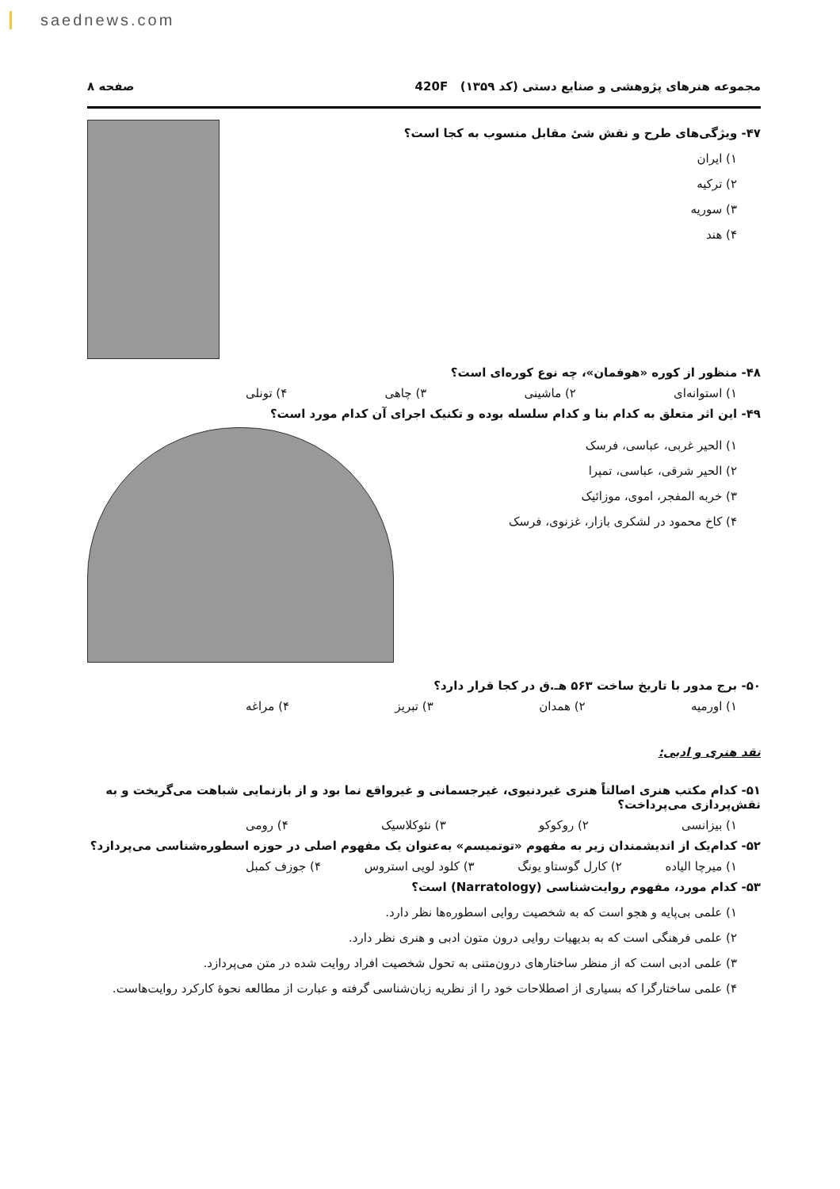saednews.com
مجموعه هنرهای پژوهشی و صنایع دستی (کد ۱۳۵۹) 420F صفحه ۸
۴۷- ویژگی‌های طرح و نقش شیٔ مقابل منسوب به کجا است؟
۱) ایران
۲) ترکیه
۳) سوریه
۴) هند
۴۸- منظور از کوره «هوفمان»، چه نوع کوره‌ای است؟
۱) استوانه‌ای ۲) ماشینی ۳) چاهی ۴) تونلی
۴۹- این اثر متعلق به کدام بنا و کدام سلسله بوده و تکنیک اجرای آن کدام مورد است؟
۱) الحیر غربی، عباسی، فرسک
۲) الحیر شرقی، عباسی، تمپرا
۳) خربه المفجر، اموی، موزائیک
۴) کاخ محمود در لشکری بازار، غزنوی، فرسک
۵۰- برج مدور با تاریخ ساخت ۵۶۳ هـ.ق در کجا قرار دارد؟
۱) اورمیه ۲) همدان ۳) تبریز ۴) مراغه
نقد هنری و ادبی:
۵۱- کدام مکتب هنری اصالتاً هنری غیردنیوی، غیرجسمانی و غیرواقع نما بود و از بازنمایی شباهت می‌گریخت و به نقش‌پردازی می‌پرداخت؟
۱) بیزانسی ۲) روکوکو ۳) نئوکلاسیک ۴) رومی
۵۲- کدام‌یک از اندیشمندان زیر به مفهوم «توتمیسم» به‌عنوان یک مفهوم اصلی در حوزه اسطوره‌شناسی می‌پردازد؟
۱) میرچا الیاده ۲) کارل گوستاو یونگ ۳) کلود لویی استروس ۴) جوزف کمبل
۵۳- کدام مورد، مفهوم روایت‌شناسی (Narratology) است؟
۱) علمی بی‌پایه و هجو است که به شخصیت روایی اسطوره‌ها نظر دارد.
۲) علمی فرهنگی است که به بدیهیات روایی درون متون ادبی و هنری نظر دارد.
۳) علمی ادبی است که از منظر ساختارهای درون‌متنی به تحول شخصیت افراد روایت شده در متن می‌پردازد.
۴) علمی ساختارگرا که بسیاری از اصطلاحات خود را از نظریه زبان‌شناسی گرفته و عبارت از مطالعه نحوهٔ کارکرد روایت‌هاست.